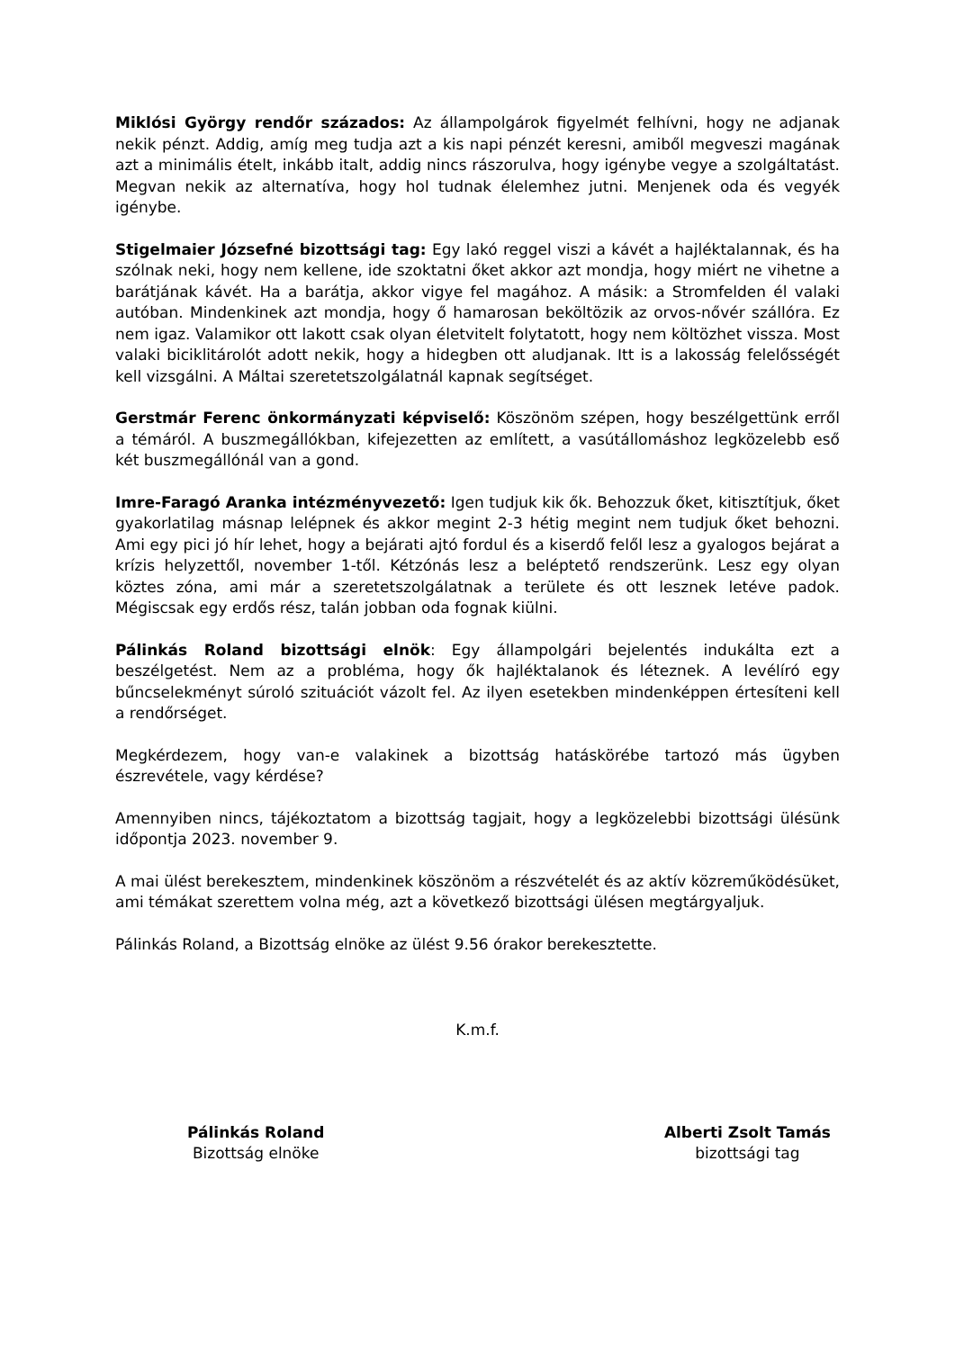Miklósi György rendőr százados: Az állampolgárok figyelmét felhívni, hogy ne adjanak nekik pénzt. Addig, amíg meg tudja azt a kis napi pénzét keresni, amiből megveszi magának azt a minimális ételt, inkább italt, addig nincs rászorulva, hogy igénybe vegye a szolgáltatást. Megvan nekik az alternatíva, hogy hol tudnak élelemhez jutni. Menjenek oda és vegyék igénybe.
Stigelmaier Józsefné bizottsági tag: Egy lakó reggel viszi a kávét a hajléktalannak, és ha szólnak neki, hogy nem kellene, ide szoktatni őket akkor azt mondja, hogy miért ne vihetne a barátjának kávét. Ha a barátja, akkor vigye fel magához. A másik: a Stromfelden él valaki autóban. Mindenkinek azt mondja, hogy ő hamarosan beköltözik az orvos-nővér szállóra. Ez nem igaz. Valamikor ott lakott csak olyan életvitelt folytatott, hogy nem költözhet vissza. Most valaki biciklitárolót adott nekik, hogy a hidegben ott aludjanak. Itt is a lakosság felelősségét kell vizsgálni. A Máltai szeretetszolgálatnál kapnak segítséget.
Gerstmár Ferenc önkormányzati képviselő: Köszönöm szépen, hogy beszélgettünk erről a témáról. A buszmegállókban, kifejezetten az említett, a vasútállomáshoz legközelebb eső két buszmegállónál van a gond.
Imre-Faragó Aranka intézményvezető: Igen tudjuk kik ők. Behozzuk őket, kitisztítjuk, őket gyakorlatilag másnap lelépnek és akkor megint 2-3 hétig megint nem tudjuk őket behozni. Ami egy pici jó hír lehet, hogy a bejárati ajtó fordul és a kiserdő felől lesz a gyalogos bejárat a krízis helyzettől, november 1-től. Kétzónás lesz a beléptető rendszerünk. Lesz egy olyan köztes zóna, ami már a szeretetszolgálatnak a területe és ott lesznek letéve padok. Mégiscsak egy erdős rész, talán jobban oda fognak kiülni.
Pálinkás Roland bizottsági elnök: Egy állampolgári bejelentés indukálta ezt a beszélgetést. Nem az a probléma, hogy ők hajléktalanok és léteznek. A levélíró egy bűncselekményt súroló szituációt vázolt fel. Az ilyen esetekben mindenképpen értesíteni kell a rendőrséget.
Megkérdezem, hogy van-e valakinek a bizottság hatáskörébe tartozó más ügyben észrevétele, vagy kérdése?
Amennyiben nincs, tájékoztatom a bizottság tagjait, hogy a legközelebbi bizottsági ülésünk időpontja 2023. november 9.
A mai ülést berekesztem, mindenkinek köszönöm a részvételét és az aktív közreműködésüket, ami témákat szerettem volna még, azt a következő bizottsági ülésen megtárgyaljuk.
Pálinkás Roland, a Bizottság elnöke az ülést 9.56 órakor berekesztette.
K.m.f.
Pálinkás Roland
Bizottság elnöke
Alberti Zsolt Tamás
bizottsági tag